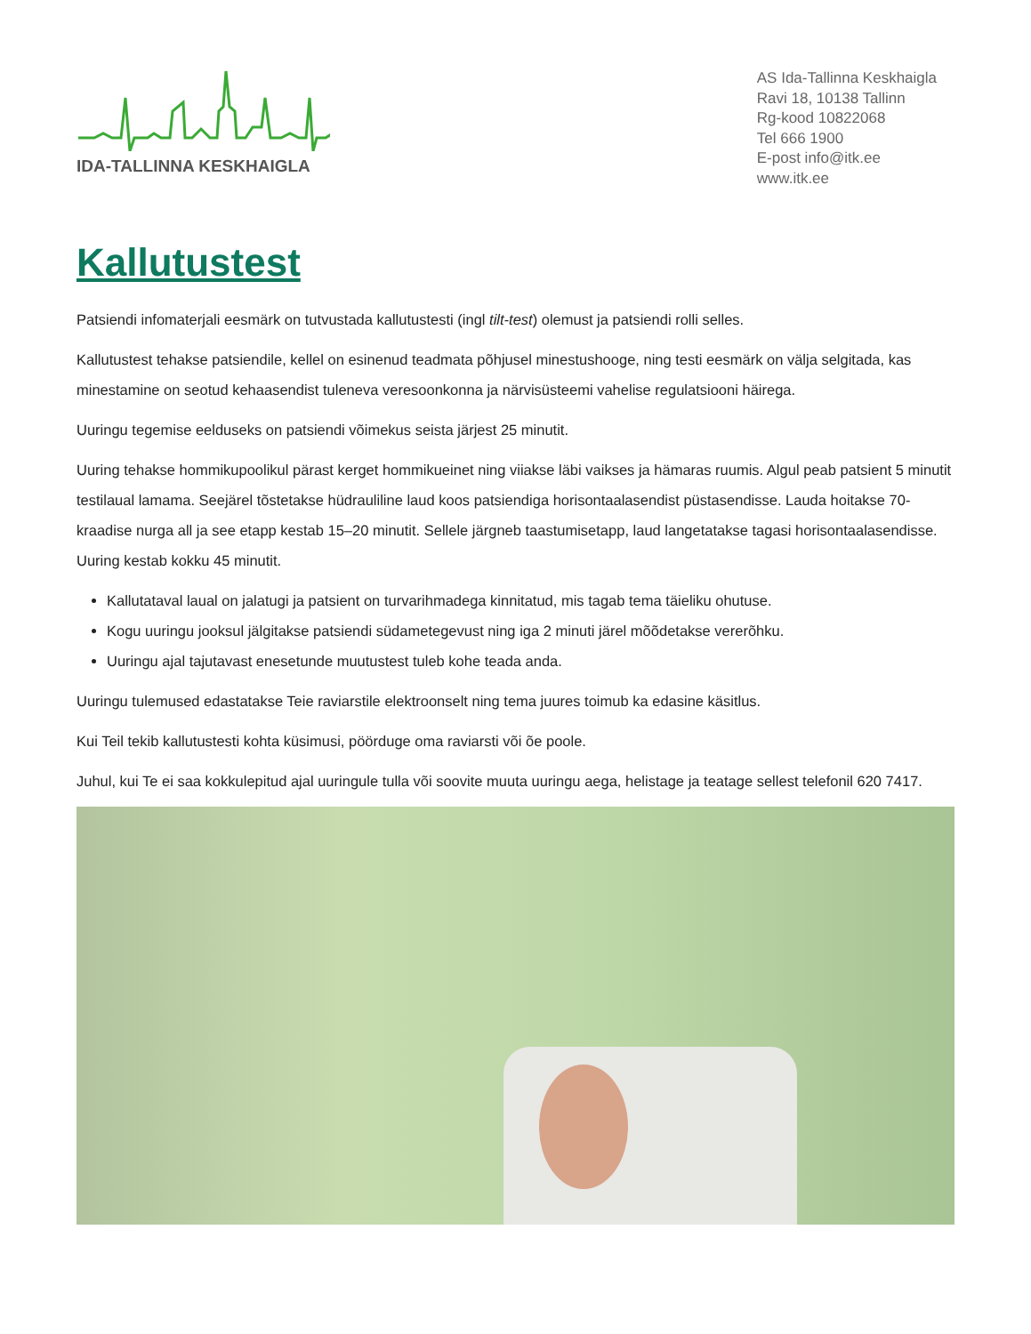IDA-TALLINNA KESKHAIGLA
AS Ida-Tallinna Keskhaigla
Ravi 18, 10138 Tallinn
Rg-kood 10822068
Tel 666 1900
E-post info@itk.ee
www.itk.ee
Kallutustest
Patsiendi infomaterjali eesmärk on tutvustada kallutustesti (ingl tilt-test) olemust ja patsiendi rolli selles.
Kallutustest tehakse patsiendile, kellel on esinenud teadmata põhjusel minestushooge, ning testi eesmärk on välja selgitada, kas minestamine on seotud kehaasendist tuleneva veresoonkonna ja närvisüsteemi vahelise regulatsiooni häirega.
Uuringu tegemise eelduseks on patsiendi võimekus seista järjest 25 minutit.
Uuring tehakse hommikupoolikul pärast kerget hommikueinet ning viiakse läbi vaikses ja hämaras ruumis. Algul peab patsient 5 minutit testilaual lamama. Seejärel tõstetakse hüdrauliline laud koos patsiendiga horisontaalasendist püstasendisse. Lauda hoitakse 70-kraadise nurga all ja see etapp kestab 15–20 minutit. Sellele järgneb taastumisetapp, laud langetatakse tagasi horisontaalasendisse. Uuring kestab kokku 45 minutit.
Kallutataval laual on jalatugi ja patsient on turvarihmadega kinnitatud, mis tagab tema täieliku ohutuse.
Kogu uuringu jooksul jälgitakse patsiendi südametegevust ning iga 2 minuti järel mõõdetakse vererõhku.
Uuringu ajal tajutavast enesetunde muutustest tuleb kohe teada anda.
Uuringu tulemused edastatakse Teie raviarstile elektroonselt ning tema juures toimub ka edasine käsitlus.
Kui Teil tekib kallutustesti kohta küsimusi, pöörduge oma raviarsti või õe poole.
Juhul, kui Te ei saa kokkulepitud ajal uuringule tulla või soovite muuta uuringu aega, helistage ja teatage sellest telefonil 620 7417.